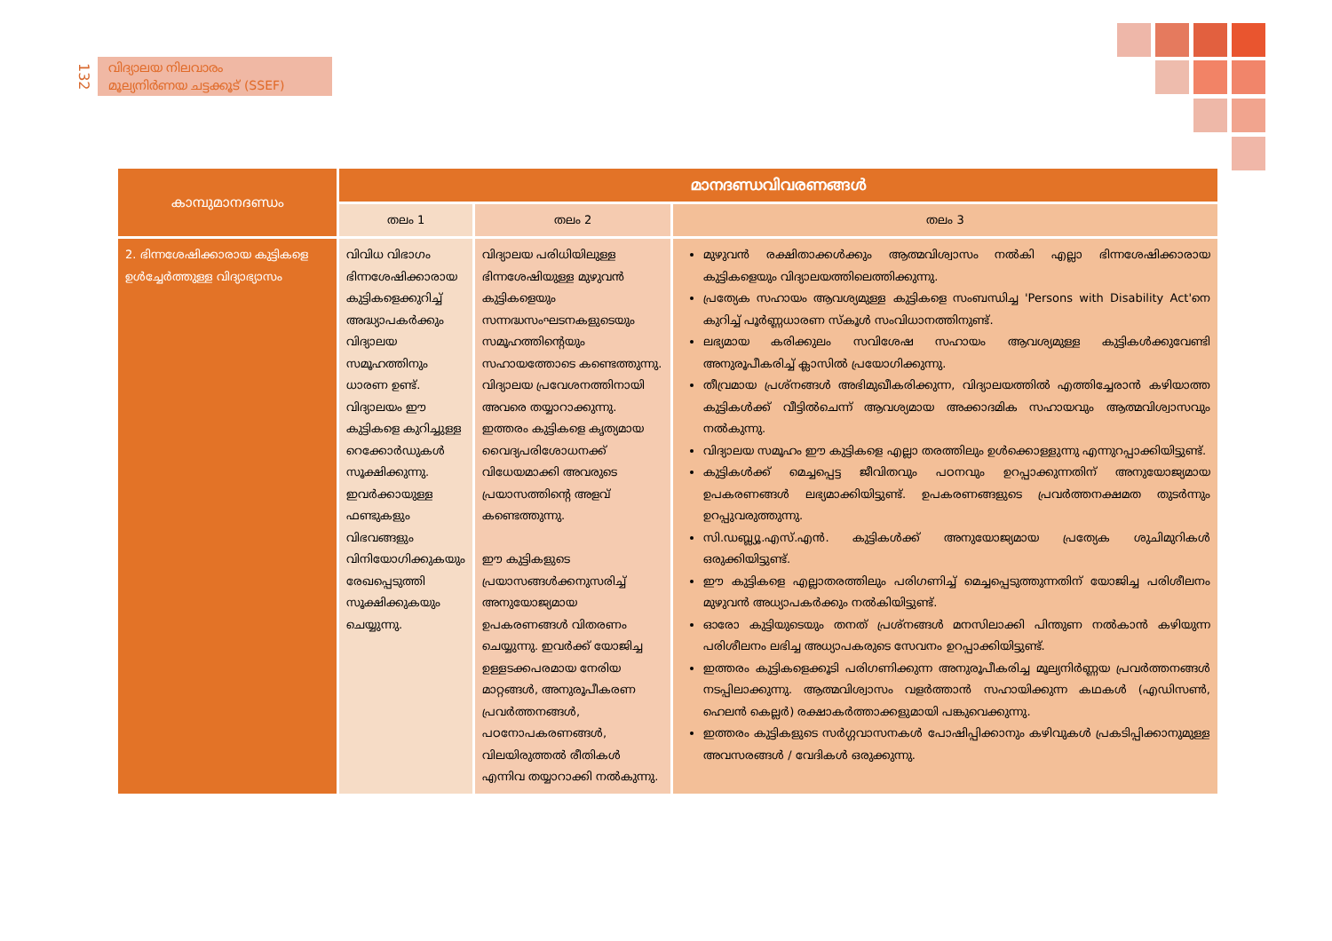132
വിദ്യാലയ നിലവാരം
മൂല്യനിർണയ ചട്ടക്കൂട് (SSEF)
| കാമ്പുമാനദണ്ഡം | മാനദണ്ഡവിവരണങ്ങൾ | | |
| --- | --- | --- | --- |
| | തലം 1 | തലം 2 | തലം 3 |
| 2. ഭിന്നശേഷിക്കാരായ കുട്ടികളെ ഉൾച്ചേർത്തുള്ള വിദ്യാഭ്യാസം | വിവിധ വിഭാഗം ഭിന്നശേഷിക്കാരായ കുട്ടികളെക്കുറിച്ച് അദ്ധ്യാപകർക്കും വിദ്യാലയ സമൂഹത്തിനും ധാരണ ഉണ്ട്. വിദ്യാലയം ഈ കുട്ടികളെ കുറിച്ചുള്ള റെക്കോർഡുകൾ സൂക്ഷിക്കുന്നു. ഇവർക്കായുള്ള ഫണ്ടുകളും വിഭവങ്ങളും വിനിയോഗിക്കുകയും രേഖപ്പെടുത്തി സൂക്ഷിക്കുകയും ചെയ്യുന്നു. | വിദ്യാലയ പരിധിയിലുള്ള ഭിന്നശേഷിയുള്ള മുഴുവൻ കുട്ടികളെയും സന്നദ്ധസംഘടനകളുടെയും സമൂഹത്തിന്റെയും സഹായത്തോടെ കണ്ടെത്തുന്നു. വിദ്യാലയ പ്രവേശനത്തിനായി അവരെ തയ്യാറാക്കുന്നു. ഇത്തരം കുട്ടികളെ കൃത്യമായ വൈദ്യപരിശോധനക്ക് വിധേയമാക്കി അവരുടെ പ്രയാസത്തിന്റെ അളവ് കണ്ടെത്തുന്നു. ഈ കുട്ടികളുടെ പ്രയാസങ്ങൾക്കനുസരിച്ച് അനുയോജ്യമായ ഉപകരണങ്ങൾ വിതരണം ചെയ്യുന്നു. ഇവർക്ക് യോജിച്ച ഉള്ളടക്കപരമായ നേരിയ മാറ്റങ്ങൾ, അനുരൂപീകരണ പ്രവർത്തനങ്ങൾ, പഠനോപകരണങ്ങൾ, വിലയിരുത്തൽ രീതികൾ എന്നിവ തയ്യാറാക്കി നൽകുന്നു. | മുഴുവൻ രക്ഷിതാക്കൾക്കും ആത്മവിശ്വാസം നൽകി എല്ലാ ഭിന്നശേഷിക്കാരായ കുട്ടികളെയും വിദ്യാലയത്തിലെത്തിക്കുന്നു. പ്രത്യേക സഹായം ആവശ്യമുള്ള കുട്ടികളെ സംബന്ധിച്ച 'Persons with Disability Act'നെ കുറിച്ച് പൂർണ്ണധാരണ സ്കൂൾ സംവിധാനത്തിനുണ്ട്. ലഭ്യമായ കരിക്കുലം സവിശേഷ സഹായം ആവശ്യമുള്ള കുട്ടികൾക്കുവേണ്ടി അനുരൂപീകരിച്ച് ക്ലാസിൽ പ്രയോഗിക്കുന്നു. തീവ്രമായ പ്രശ്നങ്ങൾ അഭിമുഖീകരിക്കുന്ന, വിദ്യാലയത്തിൽ എത്തിച്ചേരാൻ കഴിയാത്ത കുട്ടികൾക്ക് വീട്ടിൽചെന്ന് ആവശ്യമായ അക്കാദമിക സഹായവും ആത്മവിശ്വാസവും നൽകുന്നു. വിദ്യാലയ സമൂഹം ഈ കുട്ടികളെ എല്ലാ തരത്തിലും ഉൾക്കൊള്ളുന്നു എന്നുറപ്പാക്കിയിട്ടുണ്ട്. കുട്ടികൾക്ക് മെച്ചപ്പെട്ട ജീവിതവും പഠനവും ഉറപ്പാക്കുന്നതിന് അനുയോജ്യമായ ഉപകരണങ്ങൾ ലഭ്യമാക്കിയിട്ടുണ്ട്. ഉപകരണങ്ങളുടെ പ്രവർത്തനക്ഷമത തുടർന്നും ഉറപ്പുവരുത്തുന്നു. സി.ഡബ്ല്യൂ.എസ്.എൻ. കുട്ടികൾക്ക് അനുയോജ്യമായ പ്രത്യേക ശുചിമുറികൾ ഒരുക്കിയിട്ടുണ്ട്. ഈ കുട്ടികളെ എല്ലാതരത്തിലും പരിഗണിച്ച് മെച്ചപ്പെടുത്തുന്നതിന് യോജിച്ച പരിശീലനം മുഴുവൻ അധ്യാപകർക്കും നൽകിയിട്ടുണ്ട്. ഓരോ കുട്ടിയുടെയും തനത് പ്രശ്നങ്ങൾ മനസിലാക്കി പിന്തുണ നൽകാൻ കഴിയുന്ന പരിശീലനം ലഭിച്ച അധ്യാപകരുടെ സേവനം ഉറപ്പാക്കിയിട്ടുണ്ട്. ഇത്തരം കുട്ടികളെക്കൂടി പരിഗണിക്കുന്ന അനുരൂപീകരിച്ച മൂല്യനിർണ്ണയ പ്രവർത്തനങ്ങൾ നടപ്പിലാക്കുന്നു. ആത്മവിശ്വാസം വളർത്താൻ സഹായിക്കുന്ന കഥകൾ (എഡിസൺ, ഹെലൻ കെല്ലർ) രക്ഷാകർത്താക്കളുമായി പങ്കുവെക്കുന്നു. ഇത്തരം കുട്ടികളുടെ സർഗ്ഗവാസനകൾ പോഷിപ്പിക്കാനും കഴിവുകൾ പ്രകടിപ്പിക്കാനുമുള്ള അവസരങ്ങൾ / വേദികൾ ഒരുക്കുന്നു. |